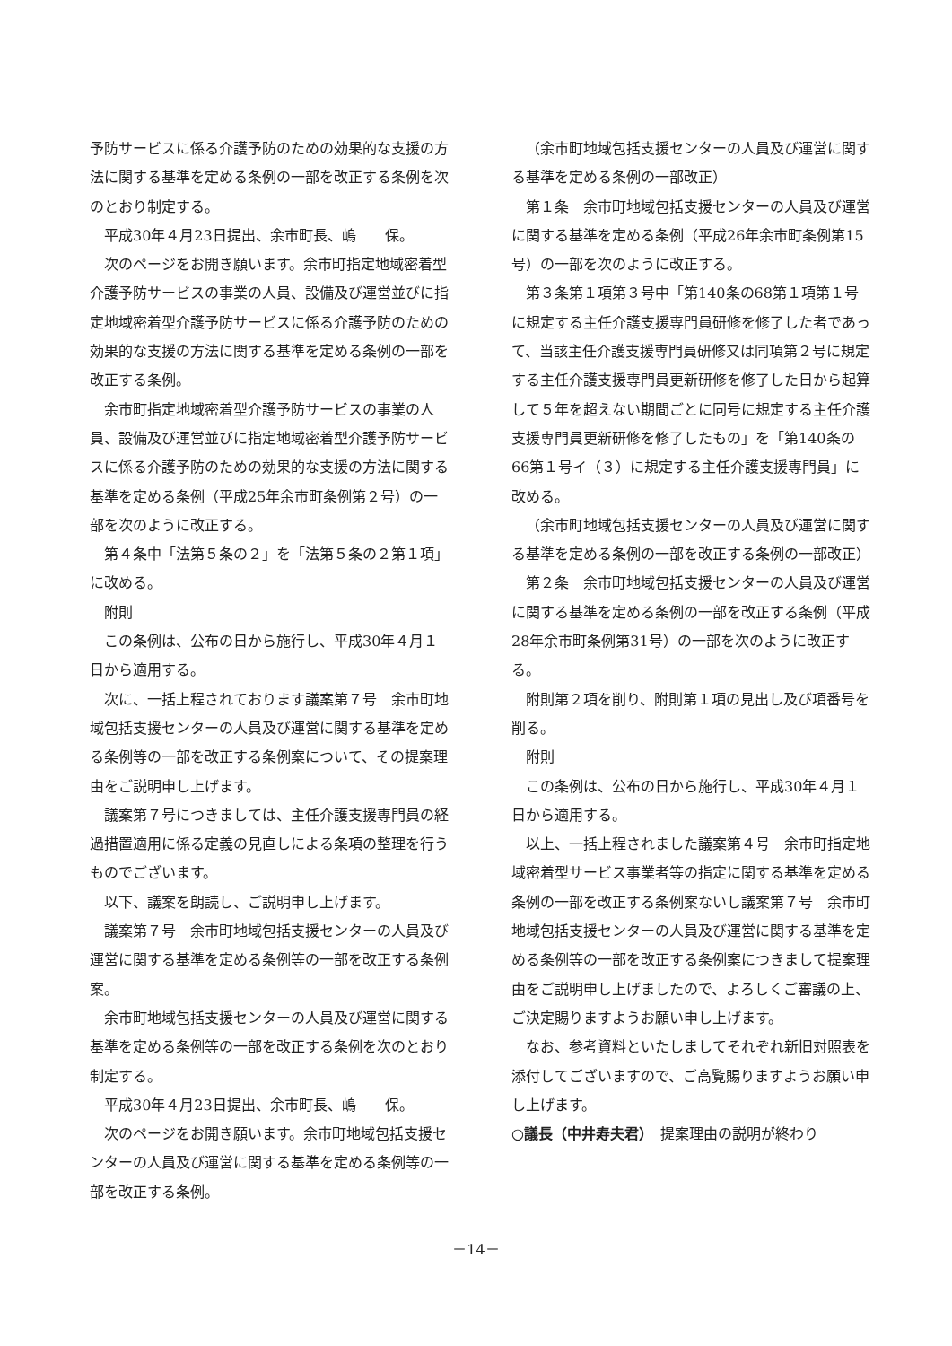予防サービスに係る介護予防のための効果的な支援の方法に関する基準を定める条例の一部を改正する条例を次のとおり制定する。
平成30年４月23日提出、余市町長、嶋　　保。
次のページをお開き願います。余市町指定地域密着型介護予防サービスの事業の人員、設備及び運営並びに指定地域密着型介護予防サービスに係る介護予防のための効果的な支援の方法に関する基準を定める条例の一部を改正する条例。
余市町指定地域密着型介護予防サービスの事業の人員、設備及び運営並びに指定地域密着型介護予防サービスに係る介護予防のための効果的な支援の方法に関する基準を定める条例（平成25年余市町条例第２号）の一部を次のように改正する。
第４条中「法第５条の２」を「法第５条の２第１項」に改める。
附則
この条例は、公布の日から施行し、平成30年４月１日から適用する。
次に、一括上程されております議案第７号　余市町地域包括支援センターの人員及び運営に関する基準を定める条例等の一部を改正する条例案について、その提案理由をご説明申し上げます。
議案第７号につきましては、主任介護支援専門員の経過措置適用に係る定義の見直しによる条項の整理を行うものでございます。
以下、議案を朗読し、ご説明申し上げます。
議案第７号　余市町地域包括支援センターの人員及び運営に関する基準を定める条例等の一部を改正する条例案。
余市町地域包括支援センターの人員及び運営に関する基準を定める条例等の一部を改正する条例を次のとおり制定する。
平成30年４月23日提出、余市町長、嶋　　保。
次のページをお開き願います。余市町地域包括支援センターの人員及び運営に関する基準を定める条例等の一部を改正する条例。
（余市町地域包括支援センターの人員及び運営に関する基準を定める条例の一部改正）
第１条　余市町地域包括支援センターの人員及び運営に関する基準を定める条例（平成26年余市町条例第15号）の一部を次のように改正する。
第３条第１項第３号中「第140条の68第１項第１号に規定する主任介護支援専門員研修を修了した者であって、当該主任介護支援専門員研修又は同項第２号に規定する主任介護支援専門員更新研修を修了した日から起算して５年を超えない期間ごとに同号に規定する主任介護支援専門員更新研修を修了したもの」を「第140条の66第１号イ（３）に規定する主任介護支援専門員」に改める。
（余市町地域包括支援センターの人員及び運営に関する基準を定める条例の一部を改正する条例の一部改正）
第２条　余市町地域包括支援センターの人員及び運営に関する基準を定める条例の一部を改正する条例（平成28年余市町条例第31号）の一部を次のように改正する。
附則第２項を削り、附則第１項の見出し及び項番号を削る。
附則
この条例は、公布の日から施行し、平成30年４月１日から適用する。
以上、一括上程されました議案第４号　余市町指定地域密着型サービス事業者等の指定に関する基準を定める条例の一部を改正する条例案ないし議案第７号　余市町地域包括支援センターの人員及び運営に関する基準を定める条例等の一部を改正する条例案につきまして提案理由をご説明申し上げましたので、よろしくご審議の上、ご決定賜りますようお願い申し上げます。
なお、参考資料といたしましてそれぞれ新旧対照表を添付してございますので、ご高覧賜りますようお願い申し上げます。
○議長（中井寿夫君）　提案理由の説明が終わり
－14－